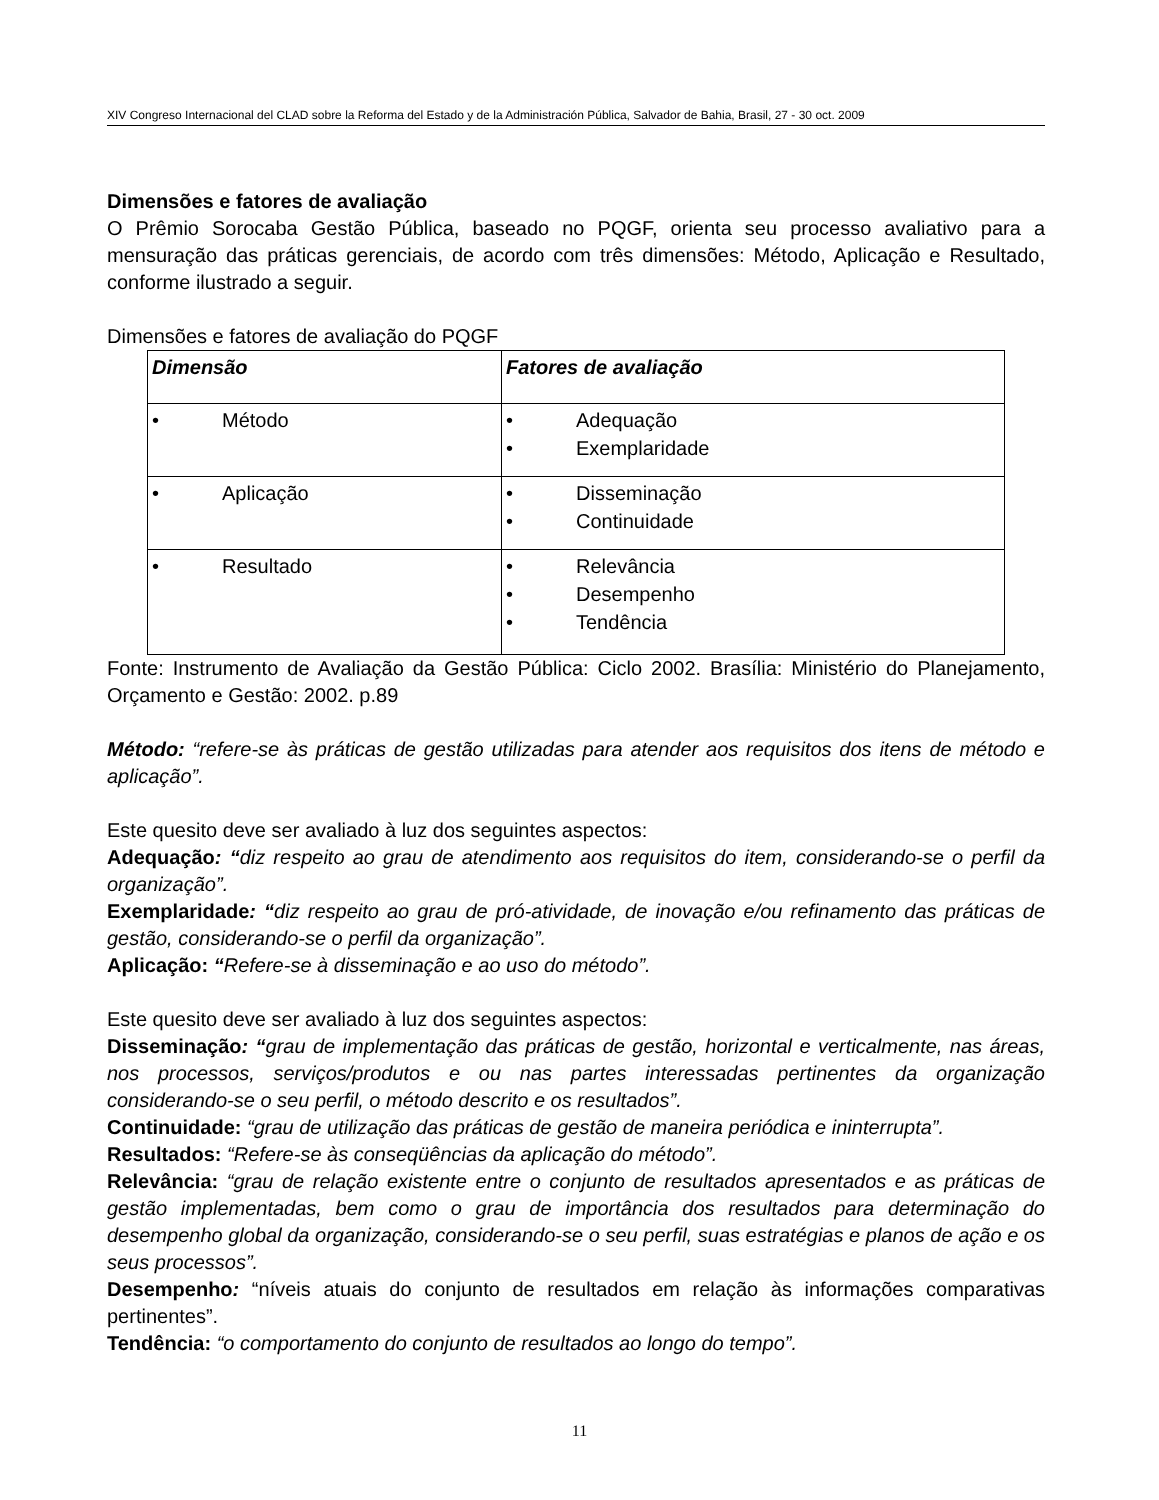XIV Congreso Internacional del CLAD sobre la Reforma del Estado y de la Administración Pública, Salvador de Bahia, Brasil, 27 - 30 oct. 2009
Dimensões e fatores de avaliação
O Prêmio Sorocaba Gestão Pública, baseado no PQGF, orienta seu processo avaliativo para a mensuração das práticas gerenciais, de acordo com três dimensões: Método, Aplicação e Resultado, conforme ilustrado a seguir.
Dimensões e fatores de avaliação do PQGF
| Dimensão | Fatores de avaliação |
| • Método | • Adequação • Exemplaridade |
| • Aplicação | • Disseminação • Continuidade |
| • Resultado | • Relevância • Desempenho • Tendência |
Fonte: Instrumento de Avaliação da Gestão Pública: Ciclo 2002. Brasília: Ministério do Planejamento, Orçamento e Gestão: 2002. p.89
Método: “refere-se às práticas de gestão utilizadas para atender aos requisitos dos itens de método e aplicação”.
Este quesito deve ser avaliado à luz dos seguintes aspectos:
Adequação: “diz respeito ao grau de atendimento aos requisitos do item, considerando-se o perfil da organização”.
Exemplaridade: “diz respeito ao grau de pró-atividade, de inovação e/ou refinamento das práticas de gestão, considerando-se o perfil da organização”.
Aplicação: “Refere-se à disseminação e ao uso do método”.
Este quesito deve ser avaliado à luz dos seguintes aspectos:
Disseminação: “grau de implementação das práticas de gestão, horizontal e verticalmente, nas áreas, nos processos, serviços/produtos e ou nas partes interessadas pertinentes da organização considerando-se o seu perfil, o método descrito e os resultados”.
Continuidade: “grau de utilização das práticas de gestão de maneira periódica e ininterrupta”.
Resultados: “Refere-se às conseqüências da aplicação do método”.
Relevância: “grau de relação existente entre o conjunto de resultados apresentados e as práticas de gestão implementadas, bem como o grau de importância dos resultados para determinação do desempenho global da organização, considerando-se o seu perfil, suas estratégias e planos de ação e os seus processos”.
Desempenho: “níveis atuais do conjunto de resultados em relação às informações comparativas pertinentes”.
Tendência: “o comportamento do conjunto de resultados ao longo do tempo”.
11